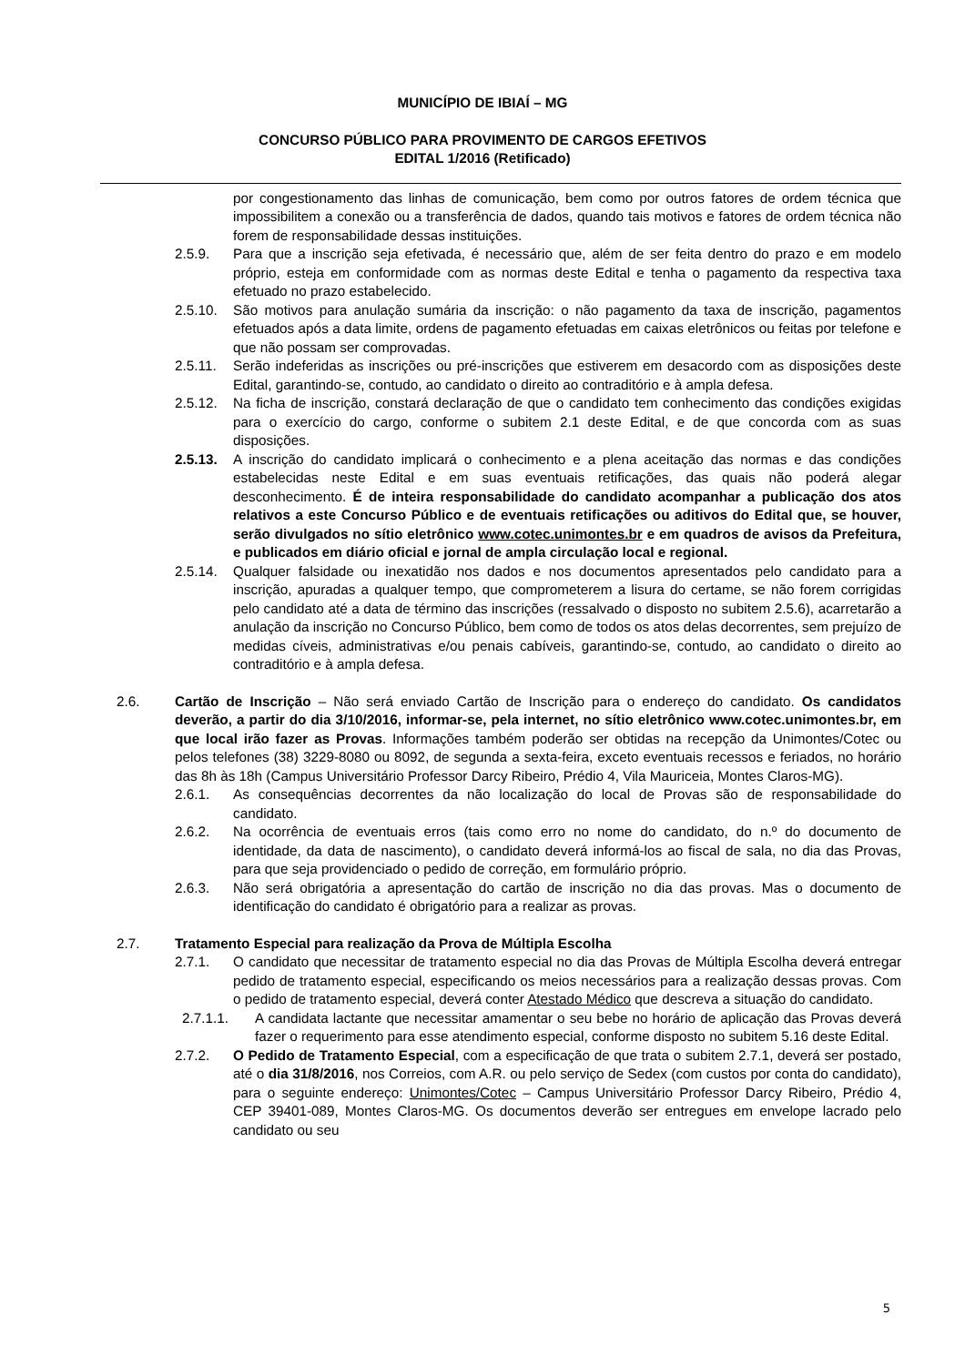MUNICÍPIO DE IBIAÍ – MG
CONCURSO PÚBLICO PARA PROVIMENTO DE CARGOS EFETIVOS
EDITAL 1/2016 (Retificado)
por congestionamento das linhas de comunicação, bem como por outros fatores de ordem técnica que impossibilitem a conexão ou a transferência de dados, quando tais motivos e fatores de ordem técnica não forem de responsabilidade dessas instituições.
2.5.9. Para que a inscrição seja efetivada, é necessário que, além de ser feita dentro do prazo e em modelo próprio, esteja em conformidade com as normas deste Edital e tenha o pagamento da respectiva taxa efetuado no prazo estabelecido.
2.5.10. São motivos para anulação sumária da inscrição: o não pagamento da taxa de inscrição, pagamentos efetuados após a data limite, ordens de pagamento efetuadas em caixas eletrônicos ou feitas por telefone e que não possam ser comprovadas.
2.5.11. Serão indeferidas as inscrições ou pré-inscrições que estiverem em desacordo com as disposições deste Edital, garantindo-se, contudo, ao candidato o direito ao contraditório e à ampla defesa.
2.5.12. Na ficha de inscrição, constará declaração de que o candidato tem conhecimento das condições exigidas para o exercício do cargo, conforme o subitem 2.1 deste Edital, e de que concorda com as suas disposições.
2.5.13. A inscrição do candidato implicará o conhecimento e a plena aceitação das normas e das condições estabelecidas neste Edital e em suas eventuais retificações, das quais não poderá alegar desconhecimento. É de inteira responsabilidade do candidato acompanhar a publicação dos atos relativos a este Concurso Público e de eventuais retificações ou aditivos do Edital que, se houver, serão divulgados no sítio eletrônico www.cotec.unimontes.br e em quadros de avisos da Prefeitura, e publicados em diário oficial e jornal de ampla circulação local e regional.
2.5.14. Qualquer falsidade ou inexatidão nos dados e nos documentos apresentados pelo candidato para a inscrição, apuradas a qualquer tempo, que comprometerem a lisura do certame, se não forem corrigidas pelo candidato até a data de término das inscrições (ressalvado o disposto no subitem 2.5.6), acarretarão a anulação da inscrição no Concurso Público, bem como de todos os atos delas decorrentes, sem prejuízo de medidas cíveis, administrativas e/ou penais cabíveis, garantindo-se, contudo, ao candidato o direito ao contraditório e à ampla defesa.
2.6. Cartão de Inscrição – Não será enviado Cartão de Inscrição para o endereço do candidato. Os candidatos deverão, a partir do dia 3/10/2016, informar-se, pela internet, no sítio eletrônico www.cotec.unimontes.br, em que local irão fazer as Provas. Informações também poderão ser obtidas na recepção da Unimontes/Cotec ou pelos telefones (38) 3229-8080 ou 8092, de segunda a sexta-feira, exceto eventuais recessos e feriados, no horário das 8h às 18h (Campus Universitário Professor Darcy Ribeiro, Prédio 4, Vila Mauriceia, Montes Claros-MG).
2.6.1. As consequências decorrentes da não localização do local de Provas são de responsabilidade do candidato.
2.6.2. Na ocorrência de eventuais erros (tais como erro no nome do candidato, do n.º do documento de identidade, da data de nascimento), o candidato deverá informá-los ao fiscal de sala, no dia das Provas, para que seja providenciado o pedido de correção, em formulário próprio.
2.6.3. Não será obrigatória a apresentação do cartão de inscrição no dia das provas. Mas o documento de identificação do candidato é obrigatório para a realizar as provas.
2.7. Tratamento Especial para realização da Prova de Múltipla Escolha
2.7.1. O candidato que necessitar de tratamento especial no dia das Provas de Múltipla Escolha deverá entregar pedido de tratamento especial, especificando os meios necessários para a realização dessas provas. Com o pedido de tratamento especial, deverá conter Atestado Médico que descreva a situação do candidato.
2.7.1.1. A candidata lactante que necessitar amamentar o seu bebe no horário de aplicação das Provas deverá fazer o requerimento para esse atendimento especial, conforme disposto no subitem 5.16 deste Edital.
2.7.2. O Pedido de Tratamento Especial, com a especificação de que trata o subitem 2.7.1, deverá ser postado, até o dia 31/8/2016, nos Correios, com A.R. ou pelo serviço de Sedex (com custos por conta do candidato), para o seguinte endereço: Unimontes/Cotec – Campus Universitário Professor Darcy Ribeiro, Prédio 4, CEP 39401-089, Montes Claros-MG. Os documentos deverão ser entregues em envelope lacrado pelo candidato ou seu
5